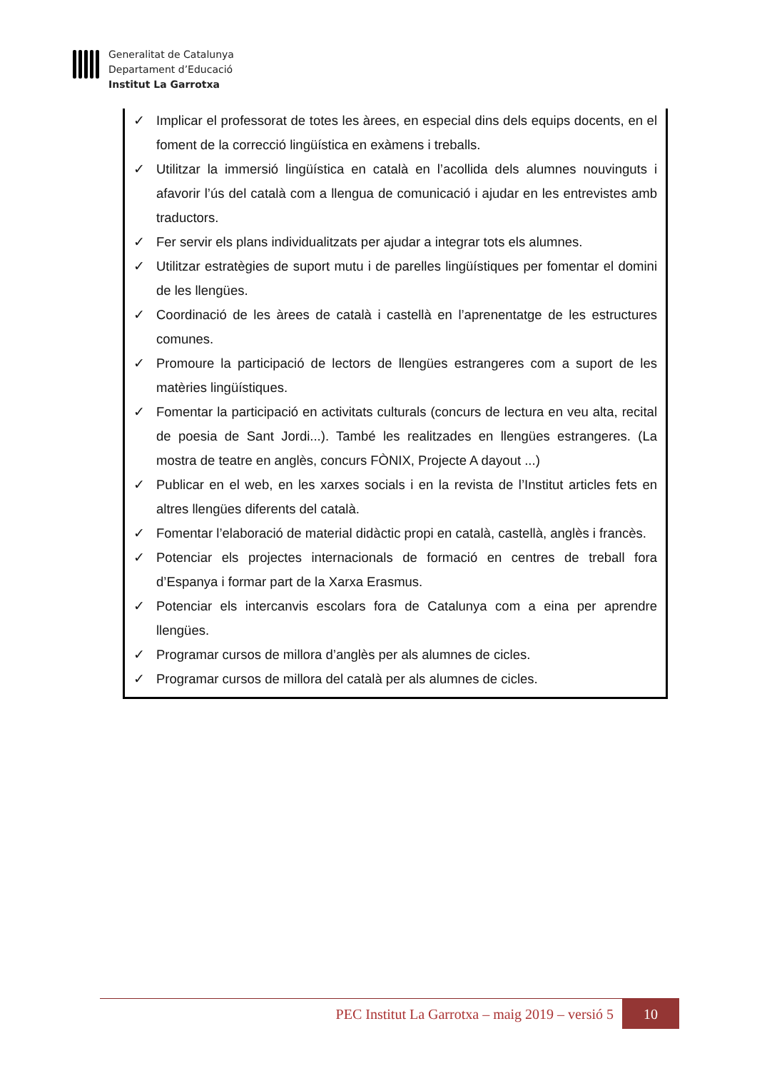Generalitat de Catalunya
Departament d’Educació
Institut La Garrotxa
✓ Implicar el professorat de totes les àrees, en especial dins dels equips docents, en el foment de la correcció lingüística en exàmens i treballs.
✓ Utilitzar la immersió lingüística en català en l’acollida dels alumnes nouvinguts i afavorir l’ús del català com a llengua de comunicació i ajudar en les entrevistes amb traductors.
✓ Fer servir els plans individualitzats per ajudar a integrar tots els alumnes.
✓ Utilitzar estratègies de suport mutu i de parelles lingüístiques per fomentar el domini de les llengües.
✓ Coordinació de les àrees de català i castellà en l’aprenentatge de les estructures comunes.
✓ Promoure la participació de lectors de llengües estrangeres com a suport de les matèries lingüístiques.
✓ Fomentar la participació en activitats culturals (concurs de lectura en veu alta, recital de poesia de Sant Jordi...). També les realitzades en llengües estrangeres. (La mostra de teatre en anglès, concurs FÒNIX, Projecte A dayout ...)
✓ Publicar en el web, en les xarxes socials i en la revista de l’Institut articles fets en altres llengües diferents del català.
✓ Fomentar l’elaboració de material didàctic propi en català, castellà, anglès i francès.
✓ Potenciar els projectes internacionals de formació en centres de treball fora d’Espanya i formar part de la Xarxa Erasmus.
✓ Potenciar els intercanvis escolars fora de Catalunya com a eina per aprendre llengües.
✓ Programar cursos de millora d’anglès per als alumnes de cicles.
✓ Programar cursos de millora del català per als alumnes de cicles.
PEC Institut La Garrotxa – maig 2019 – versió 5
10